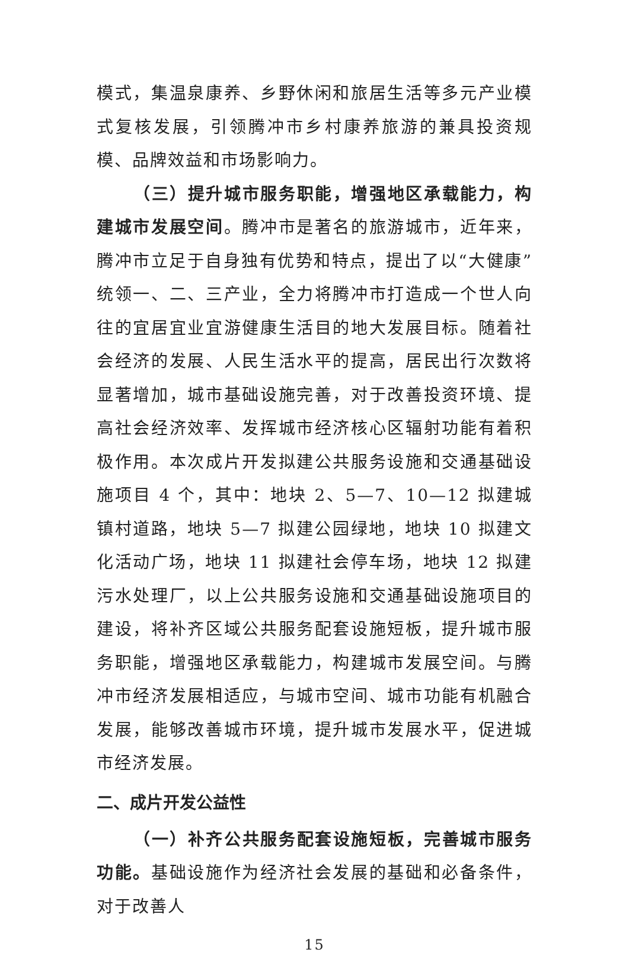模式，集温泉康养、乡野休闲和旅居生活等多元产业模式复核发展，引领腾冲市乡村康养旅游的兼具投资规模、品牌效益和市场影响力。
（三）提升城市服务职能，增强地区承载能力，构建城市发展空间。腾冲市是著名的旅游城市，近年来，腾冲市立足于自身独有优势和特点，提出了以“大健康”统领一、二、三产业，全力将腾冲市打造成一个世人向往的宜居宜业宜游健康生活目的地大发展目标。随着社会经济的发展、人民生活水平的提高，居民出行次数将显著增加，城市基础设施完善，对于改善投资环境、提高社会经济效率、发挥城市经济核心区辐射功能有着积极作用。本次成片开发拟建公共服务设施和交通基础设施项目 4 个，其中：地块 2、5—7、10—12 拟建城镇村道路，地块 5—7 拟建公园绿地，地块 10 拟建文化活动广场，地块 11 拟建社会停车场，地块 12 拟建污水处理厂，以上公共服务设施和交通基础设施项目的建设，将补齐区域公共服务配套设施短板，提升城市服务职能，增强地区承载能力，构建城市发展空间。与腾冲市经济发展相适应，与城市空间、城市功能有机融合发展，能够改善城市环境，提升城市发展水平，促进城市经济发展。
二、成片开发公益性
（一）补齐公共服务配套设施短板，完善城市服务功能。基础设施作为经济社会发展的基础和必备条件，对于改善人
15